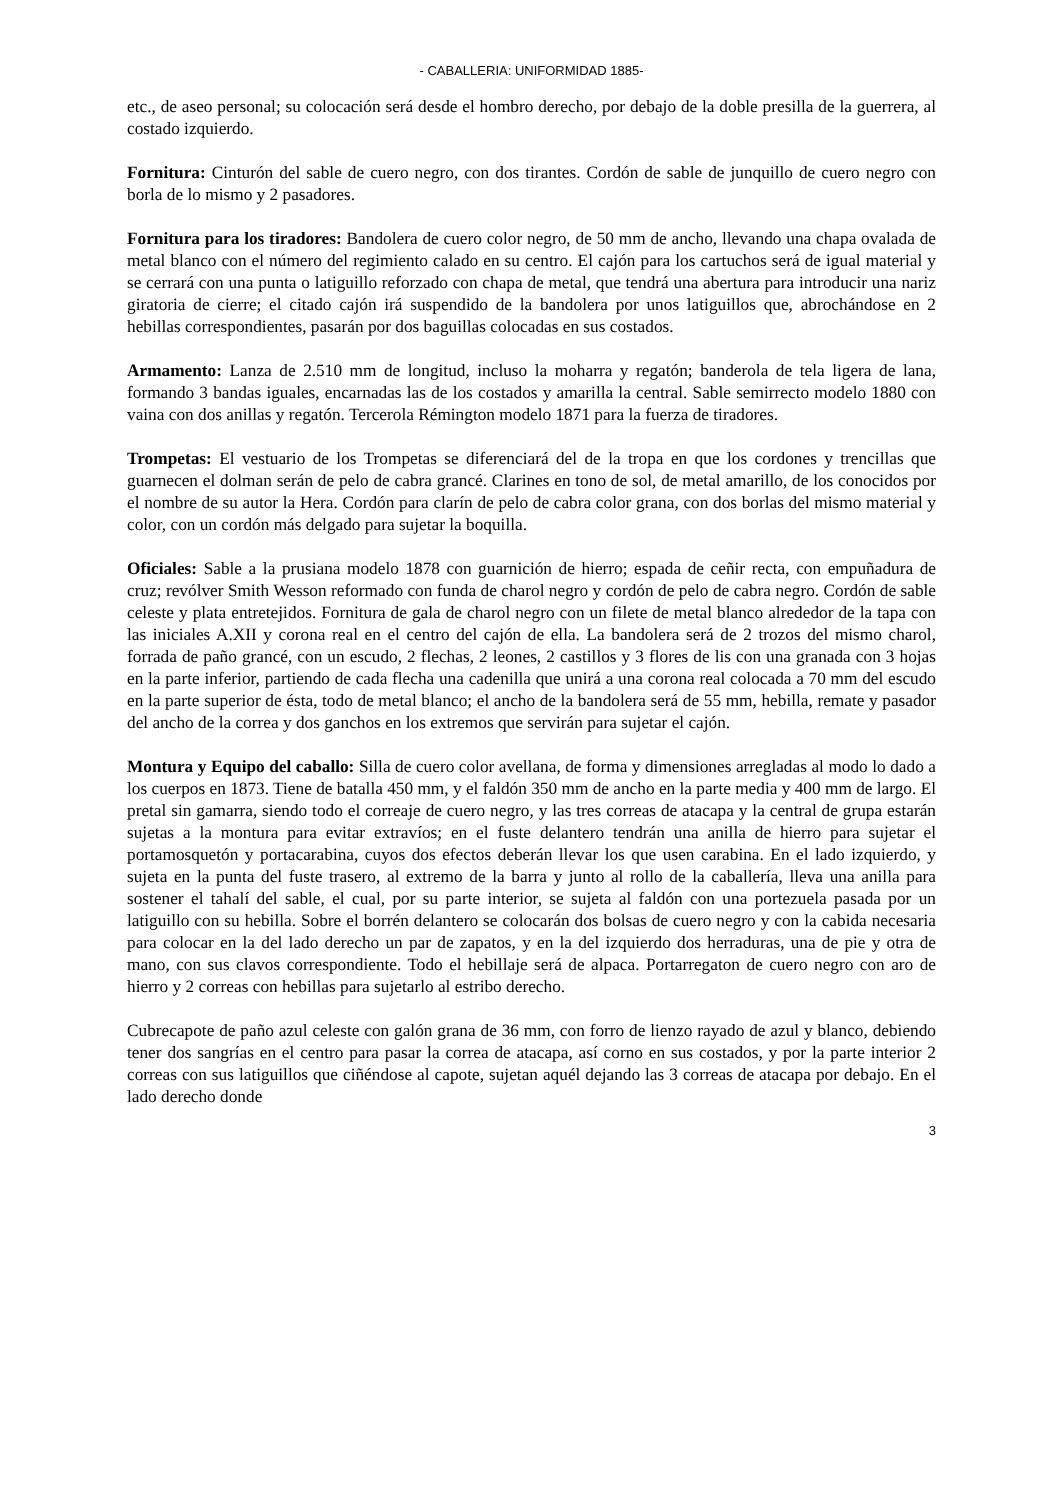- CABALLERIA: UNIFORMIDAD 1885-
etc., de aseo personal; su colocación será desde el hombro derecho, por debajo de la doble presilla de la guerrera, al costado izquierdo.
Fornitura: Cinturón del sable de cuero negro, con dos tirantes. Cordón de sable de junquillo de cuero negro con borla de lo mismo y 2 pasadores.
Fornitura para los tiradores: Bandolera de cuero color negro, de 50 mm de ancho, llevando una chapa ovalada de metal blanco con el número del regimiento calado en su centro. El cajón para los cartuchos será de igual material y se cerrará con una punta o latiguillo reforzado con chapa de metal, que tendrá una abertura para introducir una nariz giratoria de cierre; el citado cajón irá suspendido de la bandolera por unos latiguillos que, abrochándose en 2 hebillas correspondientes, pasarán por dos baguillas colocadas en sus costados.
Armamento: Lanza de 2.510 mm de longitud, incluso la moharra y regatón; banderola de tela ligera de lana, formando 3 bandas iguales, encarnadas las de los costados y amarilla la central. Sable semirrecto modelo 1880 con vaina con dos anillas y regatón. Tercerola Rémington modelo 1871 para la fuerza de tiradores.
Trompetas: El vestuario de los Trompetas se diferenciará del de la tropa en que los cordones y trencillas que guarnecen el dolman serán de pelo de cabra grancé. Clarines en tono de sol, de metal amarillo, de los conocidos por el nombre de su autor la Hera. Cordón para clarín de pelo de cabra color grana, con dos borlas del mismo material y color, con un cordón más delgado para sujetar la boquilla.
Oficiales: Sable a la prusiana modelo 1878 con guarnición de hierro; espada de ceñir recta, con empuñadura de cruz; revólver Smith Wesson reformado con funda de charol negro y cordón de pelo de cabra negro. Cordón de sable celeste y plata entretejidos. Fornitura de gala de charol negro con un filete de metal blanco alrededor de la tapa con las iniciales A.XII y corona real en el centro del cajón de ella. La bandolera será de 2 trozos del mismo charol, forrada de paño grancé, con un escudo, 2 flechas, 2 leones, 2 castillos y 3 flores de lis con una granada con 3 hojas en la parte inferior, partiendo de cada flecha una cadenilla que unirá a una corona real colocada a 70 mm del escudo en la parte superior de ésta, todo de metal blanco; el ancho de la bandolera será de 55 mm, hebilla, remate y pasador del ancho de la correa y dos ganchos en los extremos que servirán para sujetar el cajón.
Montura y Equipo del caballo: Silla de cuero color avellana, de forma y dimensiones arregladas al modo lo dado a los cuerpos en 1873. Tiene de batalla 450 mm, y el faldón 350 mm de ancho en la parte media y 400 mm de largo. El pretal sin gamarra, siendo todo el correaje de cuero negro, y las tres correas de atacapa y la central de grupa estarán sujetas a la montura para evitar extravíos; en el fuste delantero tendrán una anilla de hierro para sujetar el portamosquetón y portacarabina, cuyos dos efectos deberán llevar los que usen carabina. En el lado izquierdo, y sujeta en la punta del fuste trasero, al extremo de la barra y junto al rollo de la caballería, lleva una anilla para sostener el tahalí del sable, el cual, por su parte interior, se sujeta al faldón con una portezuela pasada por un latiguillo con su hebilla. Sobre el borrén delantero se colocarán dos bolsas de cuero negro y con la cabida necesaria para colocar en la del lado derecho un par de zapatos, y en la del izquierdo dos herraduras, una de pie y otra de mano, con sus clavos correspondiente. Todo el hebillaje será de alpaca. Portarregaton de cuero negro con aro de hierro y 2 correas con hebillas para sujetarlo al estribo derecho.
Cubrecapote de paño azul celeste con galón grana de 36 mm, con forro de lienzo rayado de azul y blanco, debiendo tener dos sangrías en el centro para pasar la correa de atacapa, así corno en sus costados, y por la parte interior 2 correas con sus latiguillos que ciñéndose al capote, sujetan aquél dejando las 3 correas de atacapa por debajo. En el lado derecho donde
3